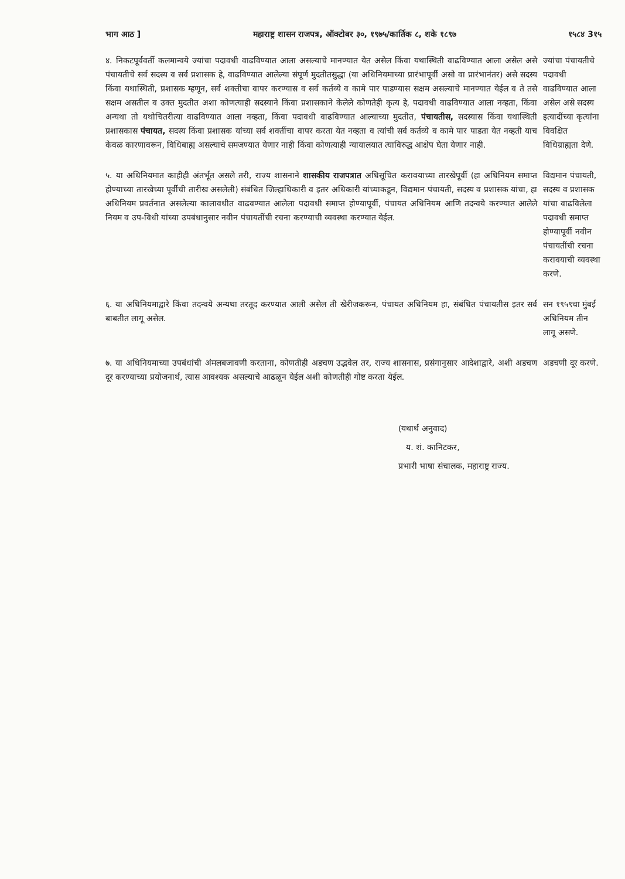भाग आठ ] महाराष्ट्र शासन राजपत्र, ऑक्टोबर ३०, १९७५/कार्तिक ८, शके १८९७ १५८४ 3१५
४. निकटपूर्ववर्ती कलमान्वये ज्यांचा पदावधी वाढविण्यात आला असल्याचे मानण्यात येत असेल किंवा यथास्थिती वाढविण्यात आला असेल असे पंचायतीचे सर्व सदस्य व सर्व प्रशासक हे, वाढविण्यात आलेल्या संपूर्ण मुदतीतसुद्धा (या अधिनियमाच्या प्रारंभापूर्वी असो वा प्रारंभानंतर) असे सदस्य किंवा यथास्थिती, प्रशासक म्हणून, सर्व शक्तीचा वापर करण्यास व सर्व कर्तव्ये व कामे पार पाडण्यास सक्षम असल्याचे मानण्यात येईल व ते तसे सक्षम असतील व उक्त मुदतीत अशा कोणत्याही सदस्याने किंवा प्रशासकाने केलेले कोणतेही कृत्य हे, पदावधी वाढविण्यात आला नव्हता, किंवा अन्यथा तो यथोचितरीत्या वाढविण्यात आला नव्हता, किंवा पदावधी वाढविण्यात आल्याच्या मुदतीत, पंचायतीस, सदस्यास किंवा यथास्थिती प्रशासकास पंचायत, सदस्य किंवा प्रशासक यांच्या सर्व शक्तींचा वापर करता येत नव्हता व त्यांची सर्व कर्तव्ये व कामे पार पाडता येत नव्हती याच केवळ कारणावरून, विधिबाह्य असल्याचे समजण्यात येणार नाही किंवा कोणत्याही न्यायालयात त्याविरुद्ध आक्षेप घेता येणार नाही.
ज्यांचा पंचायतीचे पदावधी वाढविण्यात आला असेल असे सदस्य इत्यादींच्या कृत्यांना विवक्षित विधिग्राह्यता देणे.
५. या अधिनियमात काहीही अंतर्भूत असले तरी, राज्य शासनाने शासकीय राजपत्रात अधिसूचित करावयाच्या तारखेपूर्वी (हा अधिनियम समाप्त होण्याच्या तारखेच्या पूर्वीची तारीख असलेली) संबंधित जिल्हाधिकारी व इतर अधिकारी यांच्याकडून, विद्यमान पंचायती, सदस्य व प्रशासक यांचा, हा अधिनियम प्रवर्तनात असलेल्या कालावधीत वाढवण्यात आलेला पदावधी समाप्त होण्यापूर्वी, पंचायत अधिनियम आणि तदन्वये करण्यात आलेले नियम व उप-विधी यांच्या उपबंधानुसार नवीन पंचायतींची रचना करण्याची व्यवस्था करण्यात येईल.
विद्यमान पंचायती, सदस्य व प्रशासक यांचा वाढविलेला पदावधी समाप्त होण्यापूर्वी नवीन पंचायतींची रचना करावयाची व्यवस्था करणे.
६. या अधिनियमाद्वारे किंवा तदन्वये अन्यथा तरतूद करण्यात आली असेल ती खेरीजकरून, पंचायत अधिनियम हा, संबंधित पंचायतीस इतर सर्व बाबतीत लागू असेल.
सन १९५९चा मुंबई अधिनियम तीन लागू असणे.
७. या अधिनियमाच्या उपबंधांची अंमलबजावणी करताना, कोणतीही अडचण उद्भवेल तर, राज्य शासनास, प्रसंगानुसार आदेशाद्वारे, अशी अडचण दूर करण्याच्या प्रयोजनार्थ, त्यास आवश्यक असल्याचे आढळून येईल अशी कोणतीही गोष्ट करता येईल.
अडचणी दूर करणे.
(यथार्थ अनुवाद)
य. शं. कानिटकर,
प्रभारी भाषा संचालक, महाराष्ट्र राज्य.